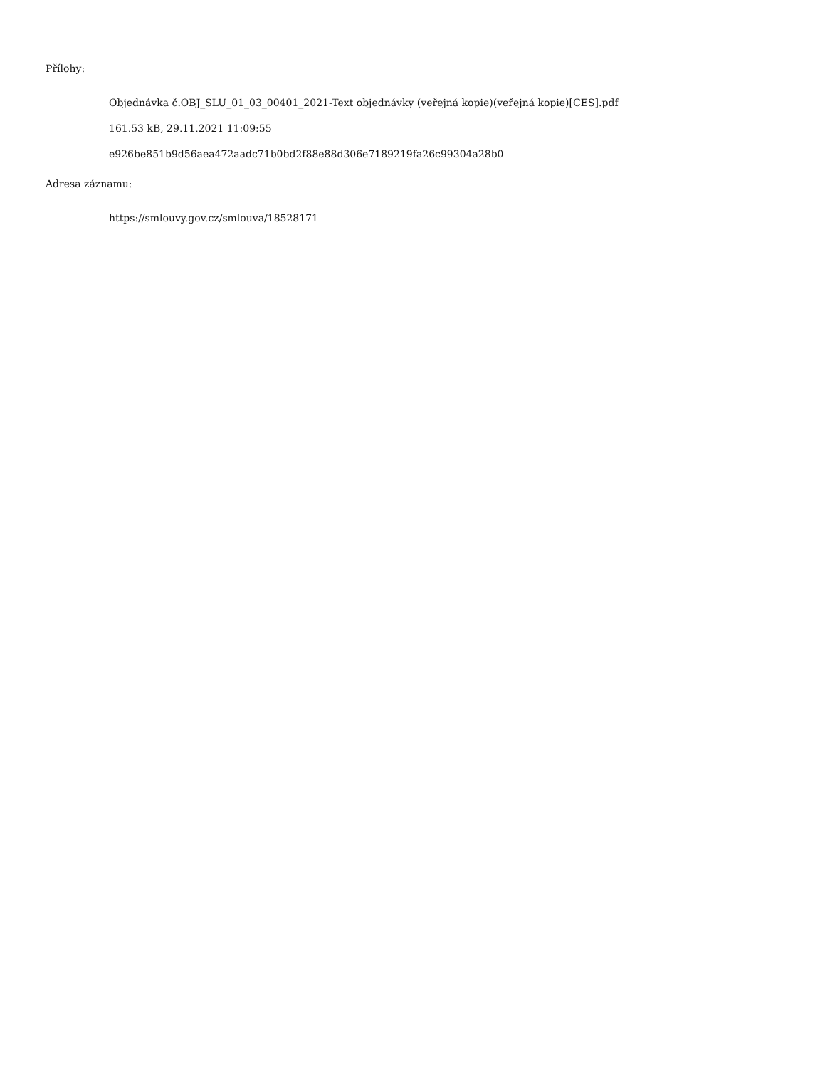Přílohy:
Objednávka č.OBJ_SLU_01_03_00401_2021-Text objednávky (veřejná kopie)(veřejná kopie)[CES].pdf
161.53 kB, 29.11.2021 11:09:55
e926be851b9d56aea472aadc71b0bd2f88e88d306e7189219fa26c99304a28b0
Adresa záznamu:
https://smlouvy.gov.cz/smlouva/18528171